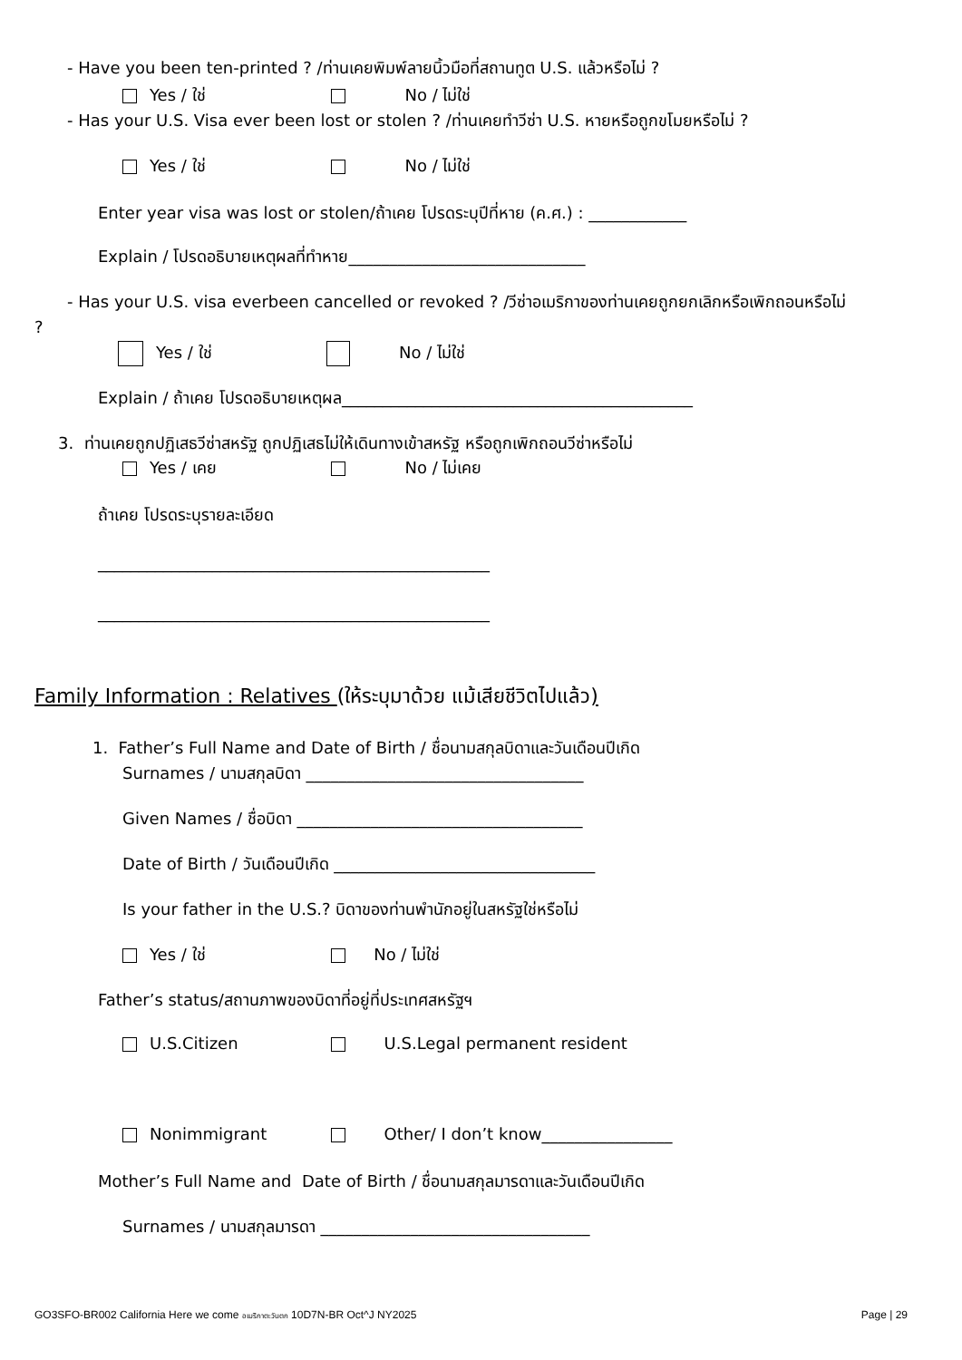- Have you been ten-printed ? /ท่านเคยพิมพ์ลายนิ้วมือที่สถานทูต U.S. แล้วหรือไม่ ?
Yes / ใช่ No / ไม่ใช่
- Has your U.S. Visa ever been lost or stolen ? /ท่านเคยทำวีซ่า U.S. หายหรือถูกขโมยหรือไม่ ?
Yes / ใช่ No / ไม่ใช่
Enter year visa was lost or stolen/ถ้าเคย โปรดระบุปีที่หาย (ค.ศ.) : ____________
Explain / โปรดอธิบายเหตุผลที่ทำหาย_____________________________
- Has your U.S. visa everbeen cancelled or revoked ? /วีซ่าอเมริกาของท่านเคยถูกยกเลิกหรือเพิกถอนหรือไม่
?
Yes / ใช่ No / ไม่ใช่
Explain / ถ้าเคย โปรดอธิบายเหตุผล___________________________________________
3. ท่านเคยถูกปฏิเสธวีซ่าสหรัฐ ถูกปฏิเสธไม่ให้เดินทางเข้าสหรัฐ หรือถูกเพิกถอนวีซ่าหรือไม่
Yes / เคย No / ไม่เคย
ถ้าเคย โปรดระบุรายละเอียด
________________________________________________
________________________________________________
Family Information : Relatives (ให้ระบุมาด้วย แม้เสียชีวิตไปแล้ว)
1. Father’s Full Name and Date of Birth / ชื่อนามสกุลบิดาและวันเดือนปีเกิด
Surnames / นามสกุลบิดา __________________________________
Given Names / ชื่อบิดา ___________________________________
Date of Birth / วันเดือนปีเกิด ________________________________
Is your father in the U.S.? บิดาของท่านพำนักอยู่ในสหรัฐใช่หรือไม่
Yes / ใช่ No / ไม่ใช่
Father’s status/สถานภาพของบิดาที่อยู่ที่ประเทศสหรัฐฯ
U.S.Citizen U.S.Legal permanent resident
Nonimmigrant Other/ I don’t know________________
Mother’s Full Name and Date of Birth / ชื่อนามสกุลมารดาและวันเดือนปีเกิด
Surnames / นามสกุลมารดา _________________________________
GO3SFO-BR002 California Here we come อเมริกาตะวันตก 10D7N-BR Oct^J NY2025 Page | 29